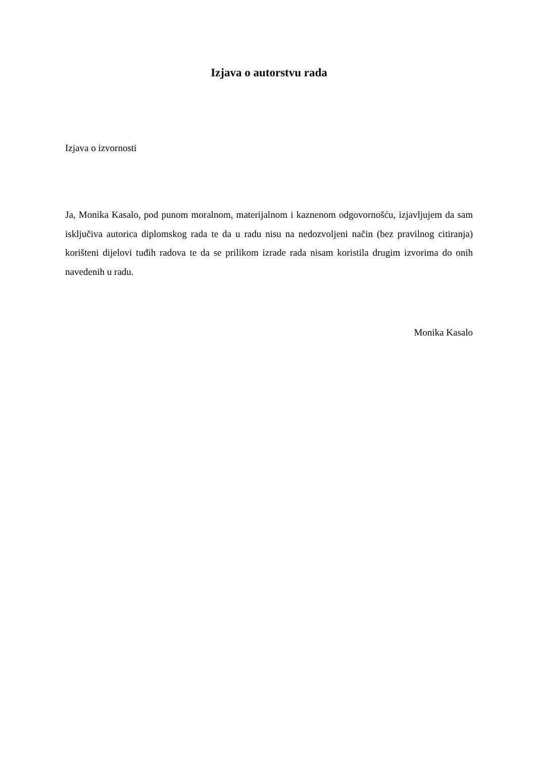Izjava o autorstvu rada
Izjava o izvornosti
Ja, Monika Kasalo, pod punom moralnom, materijalnom i kaznenom odgovornošću, izjavljujem da sam isključiva autorica diplomskog rada te da u radu nisu na nedozvoljeni način (bez pravilnog citiranja) korišteni dijelovi tuđih radova te da se prilikom izrade rada nisam koristila drugim izvorima do onih navedenih u radu.
Monika Kasalo